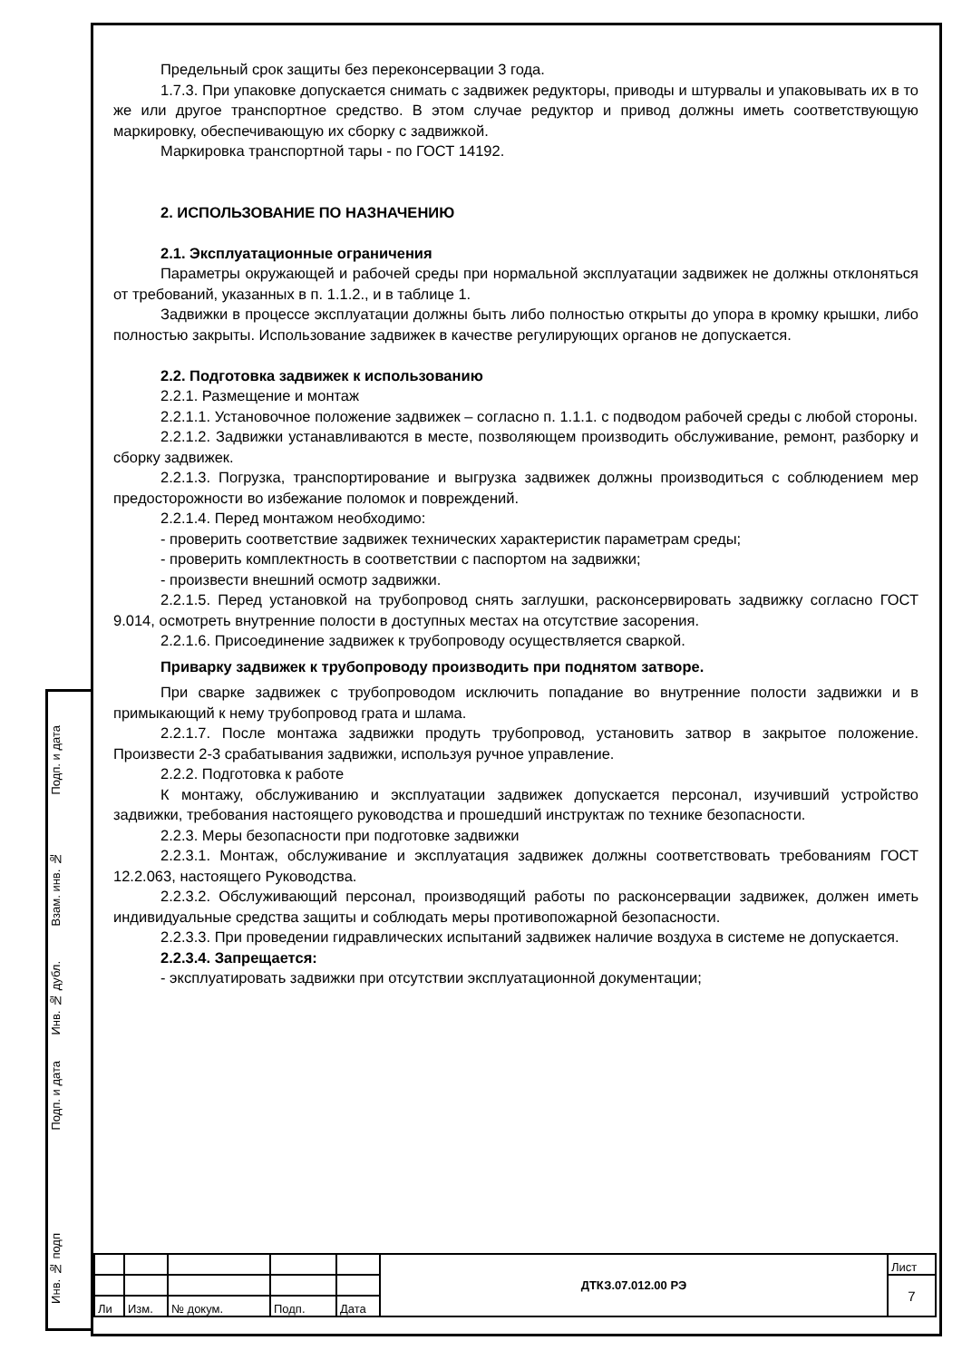Подп. и дата
Взам. инв. №
Инв. № дубл.
Подп. и дата
Инв. № подп
Предельный срок защиты без переконсервации 3 года.
1.7.3. При упаковке допускается снимать с задвижек редукторы, приводы и штурвалы и упаковывать их в то же или другое транспортное средство. В этом случае редуктор и привод должны иметь соответствующую маркировку, обеспечивающую их сборку с задвижкой.
Маркировка транспортной тары - по ГОСТ 14192.
2. ИСПОЛЬЗОВАНИЕ ПО НАЗНАЧЕНИЮ
2.1. Эксплуатационные ограничения
Параметры окружающей и рабочей среды при нормальной эксплуатации задвижек не должны отклоняться от требований, указанных в п. 1.1.2., и в таблице 1.
Задвижки в процессе эксплуатации должны быть либо полностью открыты до упора в кромку крышки, либо полностью закрыты. Использование задвижек в качестве регулирующих органов не допускается.
2.2. Подготовка задвижек к использованию
2.2.1. Размещение и монтаж
2.2.1.1. Установочное положение задвижек – согласно п. 1.1.1. с подводом рабочей среды с любой стороны.
2.2.1.2. Задвижки устанавливаются в месте, позволяющем производить обслуживание, ремонт, разборку и сборку задвижек.
2.2.1.3. Погрузка, транспортирование и выгрузка задвижек должны производиться с соблюдением мер предосторожности во избежание поломок и повреждений.
2.2.1.4. Перед монтажом необходимо:
- проверить соответствие задвижек технических характеристик параметрам среды;
- проверить комплектность в соответствии с паспортом на задвижки;
- произвести внешний осмотр задвижки.
2.2.1.5. Перед установкой на трубопровод снять заглушки, расконсервировать задвижку согласно ГОСТ 9.014, осмотреть внутренние полости в доступных местах на отсутствие засорения.
2.2.1.6. Присоединение задвижек к трубопроводу осуществляется сваркой.
Приварку задвижек к трубопроводу производить при поднятом затворе.
При сварке задвижек с трубопроводом исключить попадание во внутренние полости задвижки и в примыкающий к нему трубопровод грата и шлама.
2.2.1.7. После монтажа задвижки продуть трубопровод, установить затвор в закрытое положение. Произвести 2-3 срабатывания задвижки, используя ручное управление.
2.2.2. Подготовка к работе
К монтажу, обслуживанию и эксплуатации задвижек допускается персонал, изучивший устройство задвижки, требования настоящего руководства и прошедший инструктаж по технике безопасности.
2.2.3. Меры безопасности при подготовке задвижки
2.2.3.1. Монтаж, обслуживание и эксплуатация задвижек должны соответствовать требованиям ГОСТ 12.2.063, настоящего Руководства.
2.2.3.2. Обслуживающий персонал, производящий работы по расконсервации задвижек, должен иметь индивидуальные средства защиты и соблюдать меры противопожарной безопасности.
2.2.3.3. При проведении гидравлических испытаний задвижек наличие воздуха в системе не допускается.
2.2.3.4. Запрещается:
- эксплуатировать задвижки при отсутствии эксплуатационной документации;
| | | | | | ДТКЗ.07.012.00 РЭ | Лист |
| | | | | | | 7 |
| Ли | Изм. | № докум. | Подп. | Дата | | |